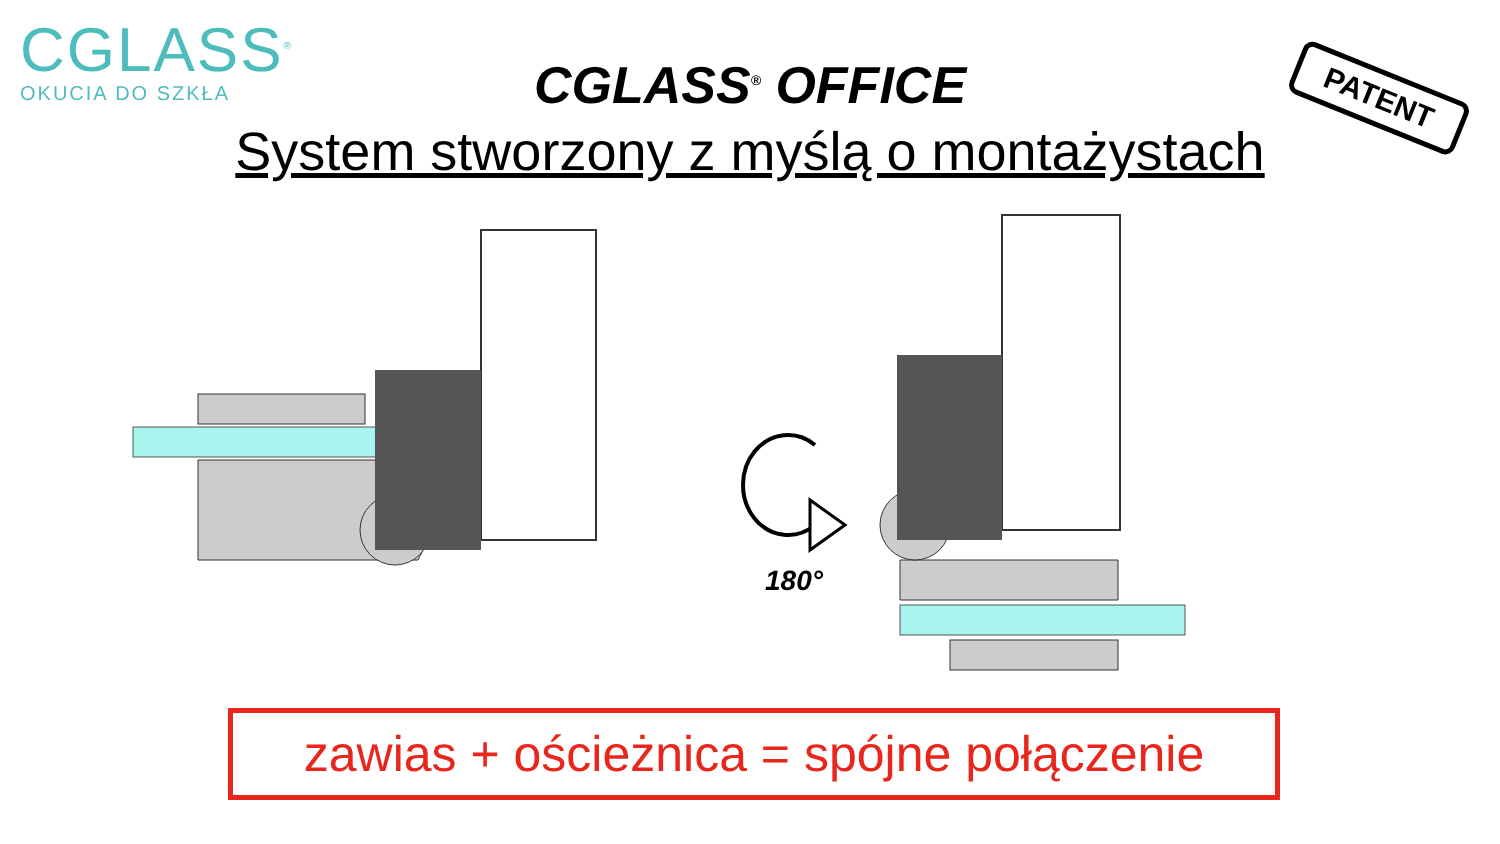CGLASS<sup>®</sup>
OKUCIA DO SZKŁA
CGLASS<sup>®</sup> OFFICE
System stworzony z myślą o montażystach
PATENT
180°
zawias + ościeżnica = spójne połączenie